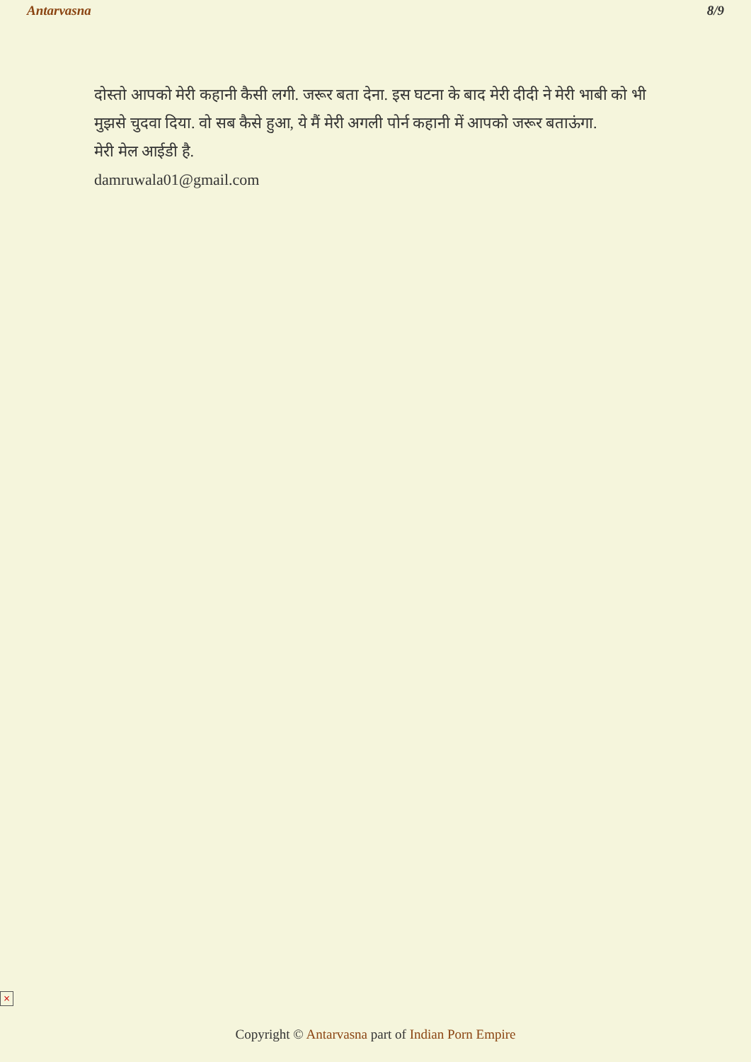Antarvasna 8/9
दोस्तो आपको मेरी कहानी कैसी लगी. जरूर बता देना. इस घटना के बाद मेरी दीदी ने मेरी भाबी को भी मुझसे चुदवा दिया. वो सब कैसे हुआ, ये मैं मेरी अगली पोर्न कहानी में आपको जरूर बताऊंगा.
मेरी मेल आईडी है.
damruwala01@gmail.com
×
Copyright © Antarvasna part of Indian Porn Empire